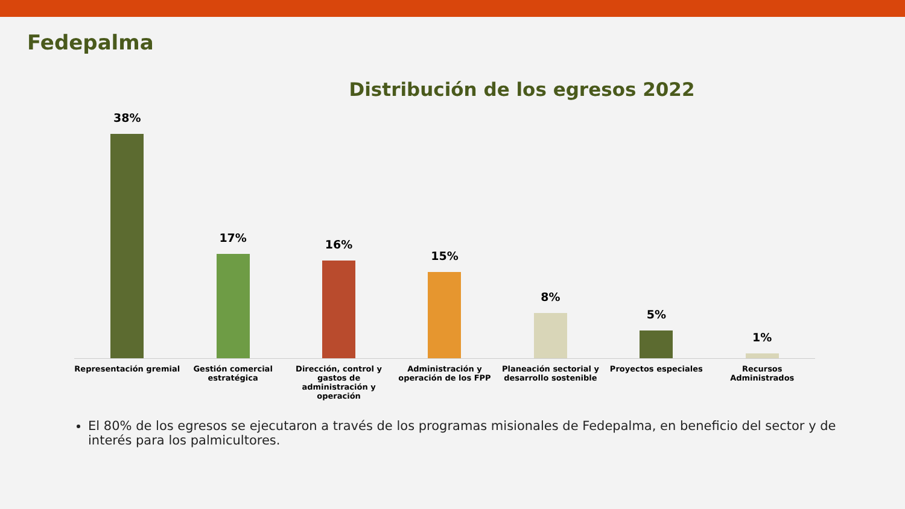Fedepalma
Distribución de los egresos 2022
38% 17% 16% 15% 8% 5% 1%
Representación gremial Gestión comercial estratégica Dirección, control y gastos de administración y operación
Administración y operación de los FPP
Planeación sectorial y desarrollo sostenible
Proyectos especiales Recursos Administrados
El 80% de los egresos se ejecutaron a través de los programas misionales de Fedepalma, en beneficio del sector y de interés para los palmicultores.